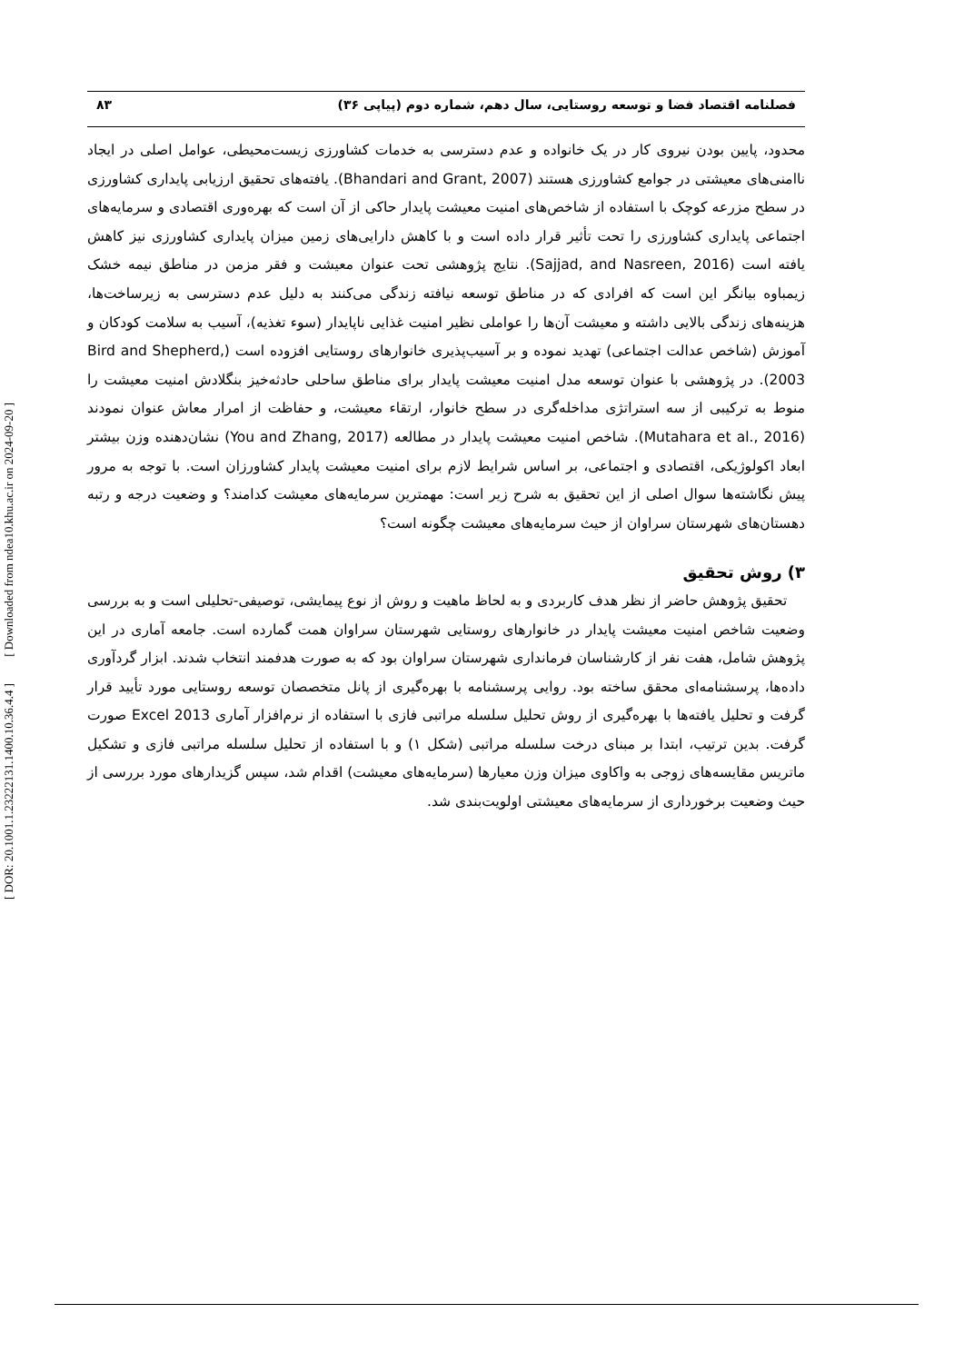فصلنامه اقتصاد فضا و توسعه روستایی، سال دهم، شماره دوم (پیاپی ۳۶) ۸۳
محدود، پایین بودن نیروی کار در یک خانواده و عدم دسترسی به خدمات کشاورزی زیست‌محیطی، عوامل اصلی در ایجاد ناامنی‌های معیشتی در جوامع کشاورزی هستند (Bhandari and Grant, 2007). یافته‌های تحقیق ارزیابی پایداری کشاورزی در سطح مزرعه کوچک با استفاده از شاخص‌های امنیت معیشت پایدار حاکی از آن است که بهره‌وری اقتصادی و سرمایه‌های اجتماعی پایداری کشاورزی را تحت تأثیر قرار داده است و با کاهش دارایی‌های زمین میزان پایداری کشاورزی نیز کاهش یافته است (Sajjad, and Nasreen, 2016). نتایج پژوهشی تحت عنوان معیشت و فقر مزمن در مناطق نیمه خشک زیمباوه بیانگر این است که افرادی که در مناطق توسعه نیافته زندگی می‌کنند به دلیل عدم دسترسی به زیرساخت‌ها، هزینه‌های زندگی بالایی داشته و معیشت آن‌ها را عواملی نظیر امنیت غذایی ناپایدار (سوء تغذیه)، آسیب به سلامت کودکان و آموزش (شاخص عدالت اجتماعی) تهدید نموده و بر آسیب‌پذیری خانوارهای روستایی افزوده است (Bird and Shepherd, 2003). در پژوهشی با عنوان توسعه مدل امنیت معیشت پایدار برای مناطق ساحلی حادثه‌خیز بنگلادش امنیت معیشت را منوط به ترکیبی از سه استراتژی مداخله‌گری در سطح خانوار، ارتقاء معیشت، و حفاظت از امرار معاش عنوان نمودند (Mutahara et al., 2016). شاخص امنیت معیشت پایدار در مطالعه (You and Zhang, 2017) نشان‌دهنده وزن بیشتر ابعاد اکولوژیکی، اقتصادی و اجتماعی، بر اساس شرایط لازم برای امنیت معیشت پایدار کشاورزان است. با توجه به مرور پیش نگاشته‌ها سوال اصلی از این تحقیق به شرح زیر است: مهمترین سرمایه‌های معیشت کدامند؟ و وضعیت درجه و رتبه دهستان‌های شهرستان سراوان از حیث سرمایه‌های معیشت چگونه است؟
۳) روش تحقیق
تحقیق پژوهش حاضر از نظر هدف کاربردی و به لحاظ ماهیت و روش از نوع پیمایشی، توصیفی-تحلیلی است و به بررسی وضعیت شاخص امنیت معیشت پایدار در خانوارهای روستایی شهرستان سراوان همت گمارده است. جامعه آماری در این پژوهش شامل، هفت نفر از کارشناسان فرمانداری شهرستان سراوان بود که به صورت هدفمند انتخاب شدند. ابزار گردآوری داده‌ها، پرسشنامه‌ای محقق ساخته بود. روایی پرسشنامه با بهره‌گیری از پانل متخصصان توسعه روستایی مورد تأیید قرار گرفت و تحلیل یافته‌ها با بهره‌گیری از روش تحلیل سلسله مراتبی فازی با استفاده از نرم‌افزار آماری Excel 2013 صورت گرفت. بدین ترتیب، ابتدا بر مبنای درخت سلسله مراتبی (شکل ۱) و با استفاده از تحلیل سلسله مراتبی فازی و تشکیل ماتریس مقایسه‌های زوجی به واکاوی میزان وزن معیارها (سرمایه‌های معیشت) اقدام شد، سپس گزیدارهای مورد بررسی از حیث وضعیت برخورداری از سرمایه‌های معیشتی اولویت‌بندی شد.
[ DOR: 20.1001.1.23222131.1400.10.36.4.4 ] [ Downloaded from ndea10.khu.ac.ir on 2024-09-20 ]